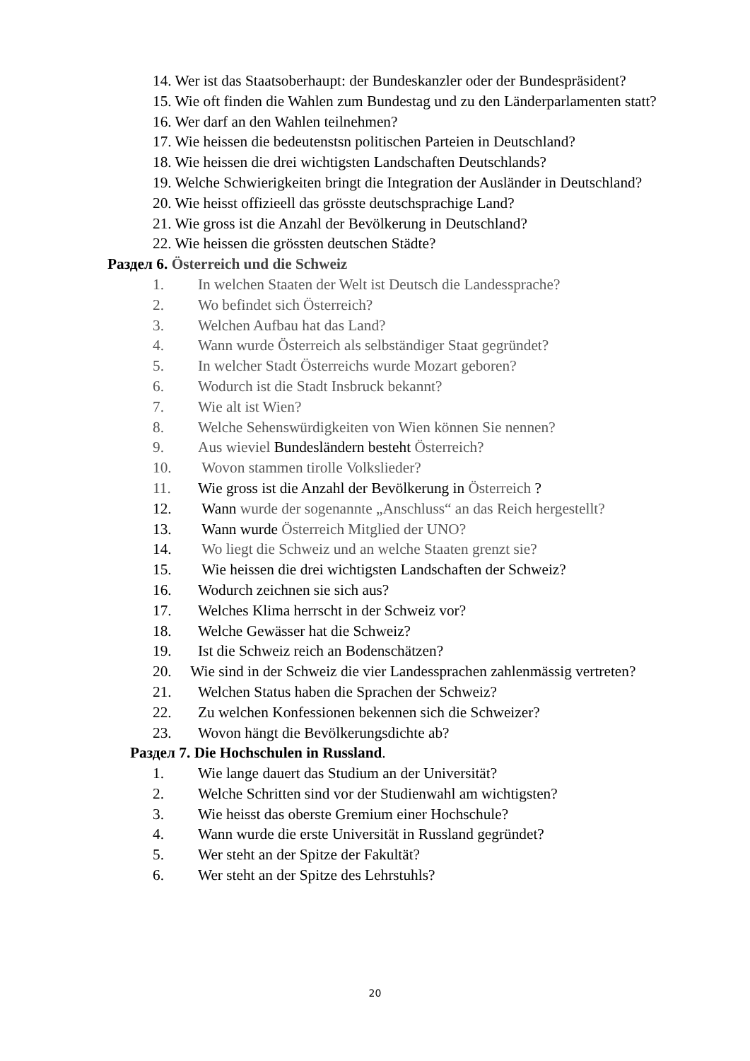14. Wer ist das Staatsoberhaupt: der Bundeskanzler oder der Bundespräsident?
15. Wie oft finden die Wahlen zum Bundestag und zu den Länderparlamenten statt?
16. Wer darf an den Wahlen teilnehmen?
17. Wie heissen die bedeutenstsn politischen Parteien in Deutschland?
18. Wie heissen die drei wichtigsten Landschaften Deutschlands?
19. Welche Schwierigkeiten bringt die Integration der Ausländer in Deutschland?
20. Wie heisst offizieell das grösste deutschsprachige Land?
21. Wie gross ist die Anzahl der Bevölkerung in Deutschland?
22. Wie heissen die grössten deutschen Städte?
Раздел 6. Österreich und die Schweiz
1. In welchen Staaten der Welt ist Deutsch die Landessprache?
2. Wo befindet sich Österreich?
3. Welchen Aufbau hat das Land?
4. Wann wurde Österreich als selbständiger Staat gegründet?
5. In welcher Stadt Österreichs wurde Mozart geboren?
6. Wodurch ist die Stadt Insbruck bekannt?
7. Wie alt ist Wien?
8. Welche Sehenswürdigkeiten von Wien können Sie nennen?
9. Aus wieviel Bundesländern besteht Österreich?
10. Wovon stammen tirolle Volkslieder?
11. Wie gross ist die Anzahl der Bevölkerung in Österreich ?
12. Wann wurde der sogenannte „Anschluss“ an das Reich hergestellt?
13. Wann wurde Österreich Mitglied der UNO?
14. Wo liegt die Schweiz und an welche Staaten grenzt sie?
15. Wie heissen die drei wichtigsten Landschaften der Schweiz?
16. Wodurch zeichnen sie sich aus?
17. Welches Klima herrscht in der Schweiz vor?
18. Welche Gewässer hat die Schweiz?
19. Ist die Schweiz reich an Bodenschätzen?
20. Wie sind in der Schweiz die vier Landessprachen zahlenmässig vertreten?
21. Welchen Status haben die Sprachen der Schweiz?
22. Zu welchen Konfessionen bekennen sich die Schweizer?
23. Wovon hängt die Bevölkerungsdichte ab?
Раздел 7. Die Hochschulen in Russland.
1. Wie lange dauert das Studium an der Universität?
2. Welche Schritten sind vor der Studienwahl am wichtigsten?
3. Wie heisst das oberste Gremium einer Hochschule?
4. Wann wurde die erste Universität in Russland gegründet?
5. Wer steht an der Spitze der Fakultät?
6. Wer steht an der Spitze des Lehrstuhls?
20